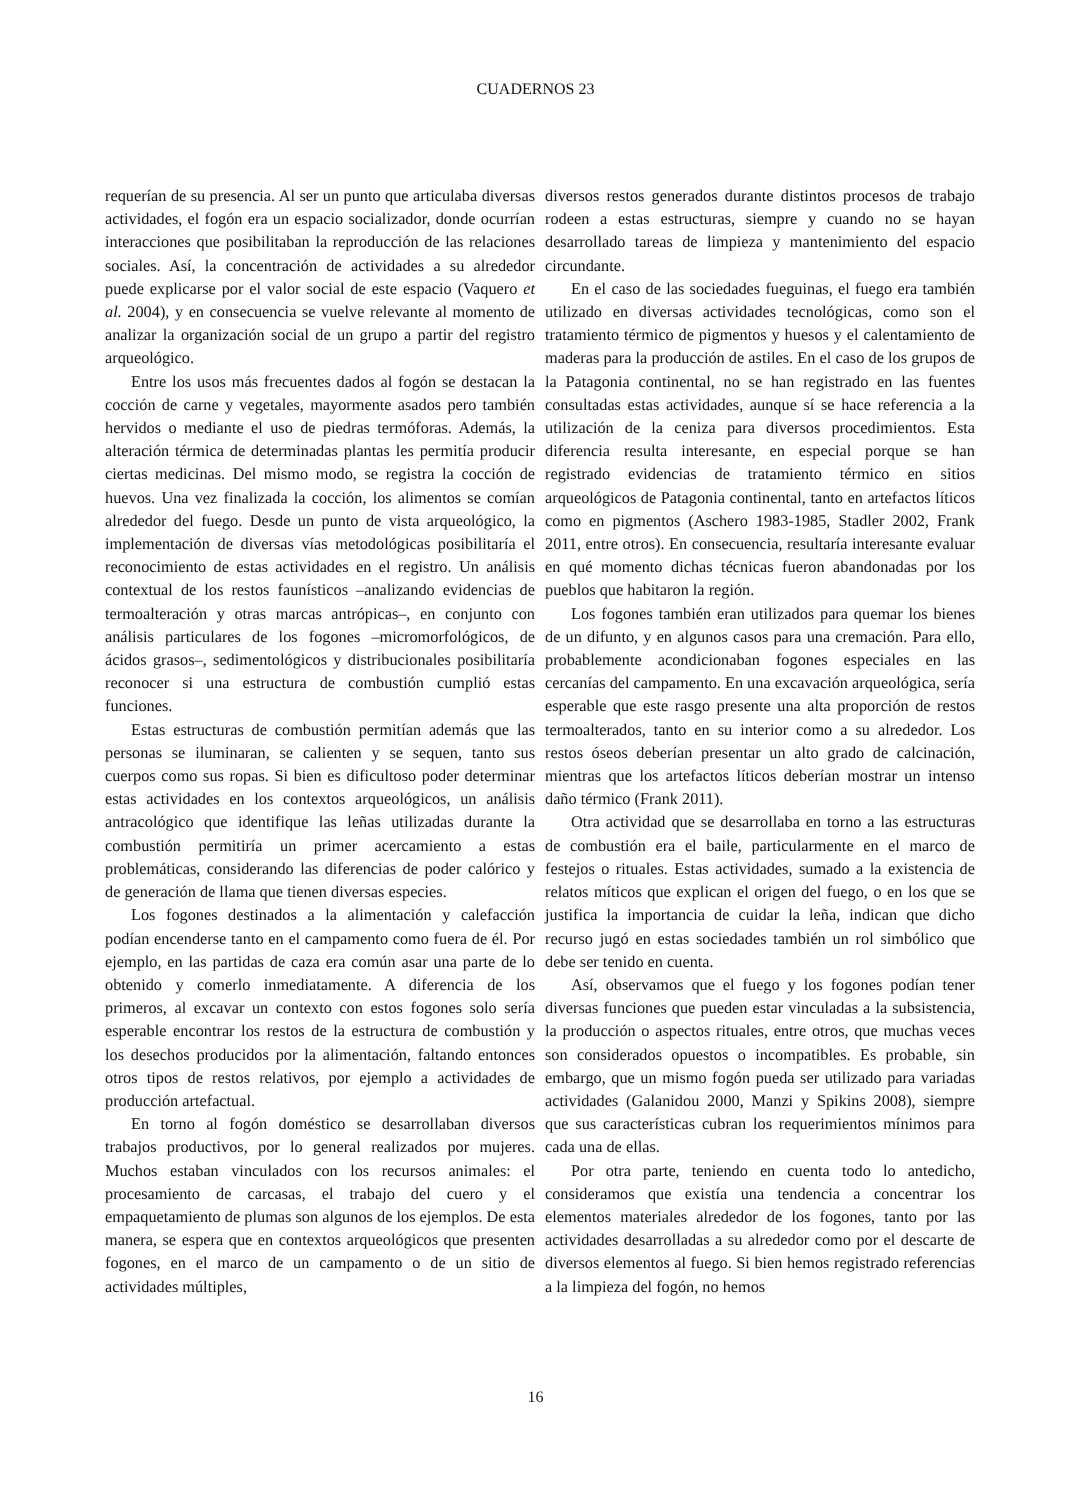CUADERNOS 23
requerían de su presencia. Al ser un punto que articulaba diversas actividades, el fogón era un espacio socializador, donde ocurrían interacciones que posibilitaban la reproducción de las relaciones sociales. Así, la concentración de actividades a su alrededor puede explicarse por el valor social de este espacio (Vaquero et al. 2004), y en consecuencia se vuelve relevante al momento de analizar la organización social de un grupo a partir del registro arqueológico.
Entre los usos más frecuentes dados al fogón se destacan la cocción de carne y vegetales, mayormente asados pero también hervidos o mediante el uso de piedras termóforas. Además, la alteración térmica de determinadas plantas les permitía producir ciertas medicinas. Del mismo modo, se registra la cocción de huevos. Una vez finalizada la cocción, los alimentos se comían alrededor del fuego. Desde un punto de vista arqueológico, la implementación de diversas vías metodológicas posibilitaría el reconocimiento de estas actividades en el registro. Un análisis contextual de los restos faunísticos –analizando evidencias de termoalteración y otras marcas antrópicas–, en conjunto con análisis particulares de los fogones –micromorfológicos, de ácidos grasos–, sedimentológicos y distribucionales posibilitaría reconocer si una estructura de combustión cumplió estas funciones.
Estas estructuras de combustión permitían además que las personas se iluminaran, se calienten y se sequen, tanto sus cuerpos como sus ropas. Si bien es dificultoso poder determinar estas actividades en los contextos arqueológicos, un análisis antracológico que identifique las leñas utilizadas durante la combustión permitiría un primer acercamiento a estas problemáticas, considerando las diferencias de poder calórico y de generación de llama que tienen diversas especies.
Los fogones destinados a la alimentación y calefacción podían encenderse tanto en el campamento como fuera de él. Por ejemplo, en las partidas de caza era común asar una parte de lo obtenido y comerlo inmediatamente. A diferencia de los primeros, al excavar un contexto con estos fogones solo sería esperable encontrar los restos de la estructura de combustión y los desechos producidos por la alimentación, faltando entonces otros tipos de restos relativos, por ejemplo a actividades de producción artefactual.
En torno al fogón doméstico se desarrollaban diversos trabajos productivos, por lo general realizados por mujeres. Muchos estaban vinculados con los recursos animales: el procesamiento de carcasas, el trabajo del cuero y el empaquetamiento de plumas son algunos de los ejemplos. De esta manera, se espera que en contextos arqueológicos que presenten fogones, en el marco de un campamento o de un sitio de actividades múltiples,
diversos restos generados durante distintos procesos de trabajo rodeen a estas estructuras, siempre y cuando no se hayan desarrollado tareas de limpieza y mantenimiento del espacio circundante.
En el caso de las sociedades fueguinas, el fuego era también utilizado en diversas actividades tecnológicas, como son el tratamiento térmico de pigmentos y huesos y el calentamiento de maderas para la producción de astiles. En el caso de los grupos de la Patagonia continental, no se han registrado en las fuentes consultadas estas actividades, aunque sí se hace referencia a la utilización de la ceniza para diversos procedimientos. Esta diferencia resulta interesante, en especial porque se han registrado evidencias de tratamiento térmico en sitios arqueológicos de Patagonia continental, tanto en artefactos líticos como en pigmentos (Aschero 1983-1985, Stadler 2002, Frank 2011, entre otros). En consecuencia, resultaría interesante evaluar en qué momento dichas técnicas fueron abandonadas por los pueblos que habitaron la región.
Los fogones también eran utilizados para quemar los bienes de un difunto, y en algunos casos para una cremación. Para ello, probablemente acondicionaban fogones especiales en las cercanías del campamento. En una excavación arqueológica, sería esperable que este rasgo presente una alta proporción de restos termoalterados, tanto en su interior como a su alrededor. Los restos óseos deberían presentar un alto grado de calcinación, mientras que los artefactos líticos deberían mostrar un intenso daño térmico (Frank 2011).
Otra actividad que se desarrollaba en torno a las estructuras de combustión era el baile, particularmente en el marco de festejos o rituales. Estas actividades, sumado a la existencia de relatos míticos que explican el origen del fuego, o en los que se justifica la importancia de cuidar la leña, indican que dicho recurso jugó en estas sociedades también un rol simbólico que debe ser tenido en cuenta.
Así, observamos que el fuego y los fogones podían tener diversas funciones que pueden estar vinculadas a la subsistencia, la producción o aspectos rituales, entre otros, que muchas veces son considerados opuestos o incompatibles. Es probable, sin embargo, que un mismo fogón pueda ser utilizado para variadas actividades (Galanidou 2000, Manzi y Spikins 2008), siempre que sus características cubran los requerimientos mínimos para cada una de ellas.
Por otra parte, teniendo en cuenta todo lo antedicho, consideramos que existía una tendencia a concentrar los elementos materiales alrededor de los fogones, tanto por las actividades desarrolladas a su alrededor como por el descarte de diversos elementos al fuego. Si bien hemos registrado referencias a la limpieza del fogón, no hemos
16